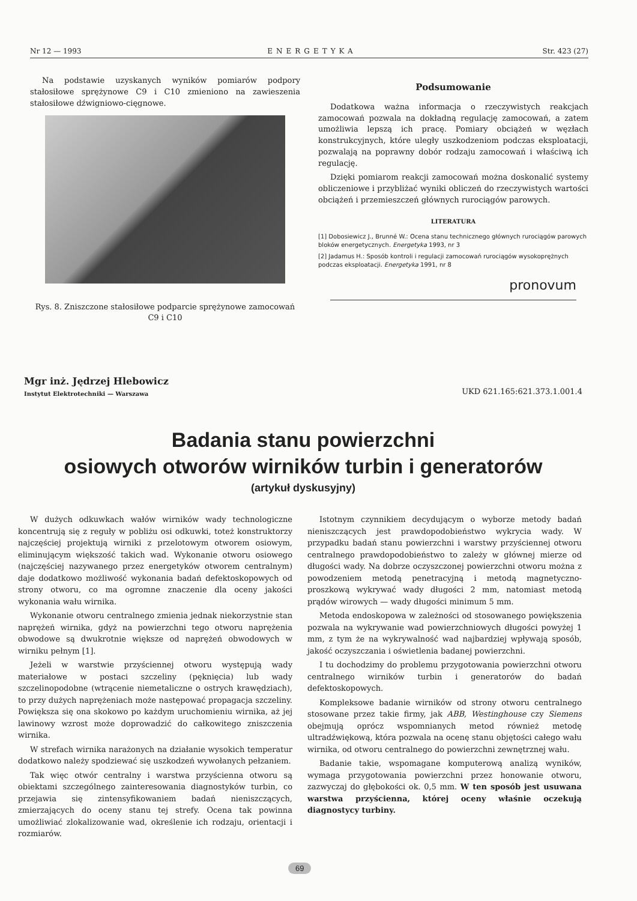Nr 12 — 1993 ENERGETYKA Str. 423 (27)
Na podstawie uzyskanych wyników pomiarów podpory stałosiłowe sprężynowe C9 i C10 zmieniono na zawieszenia stałosiłowe dźwigniowo-cięgnowe.
Rys. 8. Zniszczone stałosiłowe podparcie sprężynowe zamocowań C9 i C10
Podsumowanie
Dodatkowa ważna informacja o rzeczywistych reakcjach zamocowań pozwala na dokładną regulację zamocowań, a zatem umożliwia lepszą ich pracę. Pomiary obciążeń w węzłach konstrukcyjnych, które uległy uszkodzeniom podczas eksploatacji, pozwalają na poprawny dobór rodzaju zamocowań i właściwą ich regulację.
Dzięki pomiarom reakcji zamocowań można doskonalić systemy obliczeniowe i przybliżać wyniki obliczeń do rzeczywistych wartości obciążeń i przemieszczeń głównych rurociągów parowych.
LITERATURA
[1] Dobosiewicz J., Brunné W.: Ocena stanu technicznego głównych rurociągów parowych bloków energetycznych. Energetyka 1993, nr 3
[2] Jadamus H.: Sposób kontroli i regulacji zamocowań rurociągów wysokoprężnych podczas eksploatacji. Energetyka 1991, nr 8
pronovum
Mgr inż. Jędrzej Hlebowicz
Instytut Elektrotechniki — Warszawa UKD 621.165:621.373.1.001.4
Badania stanu powierzchni
osiowych otworów wirników turbin i generatorów
(artykuł dyskusyjny)
W dużych odkuwkach wałów wirników wady technologiczne koncentrują się z reguły w pobliżu osi odkuwki, toteż konstruktorzy najczęściej projektują wirniki z przelotowym otworem osiowym, eliminującym większość takich wad. Wykonanie otworu osiowego (najczęściej nazywanego przez energetyków otworem centralnym) daje dodatkowo możliwość wykonania badań defektoskopowych od strony otworu, co ma ogromne znaczenie dla oceny jakości wykonania wału wirnika.
Wykonanie otworu centralnego zmienia jednak niekorzystnie stan naprężeń wirnika, gdyż na powierzchni tego otworu naprężenia obwodowe są dwukrotnie większe od naprężeń obwodowych w wirniku pełnym [1].
Jeżeli w warstwie przyściennej otworu występują wady materiałowe w postaci szczeliny (pęknięcia) lub wady szczelinopodobne (wtrącenie niemetaliczne o ostrych krawędziach), to przy dużych naprężeniach może następować propagacja szczeliny. Powiększa się ona skokowo po każdym uruchomieniu wirnika, aż jej lawinowy wzrost może doprowadzić do całkowitego zniszczenia wirnika.
W strefach wirnika narażonych na działanie wysokich temperatur dodatkowo należy spodziewać się uszkodzeń wywołanych pełzaniem.
Tak więc otwór centralny i warstwa przyścienna otworu są obiektami szczególnego zainteresowania diagnostyków turbin, co przejawia się zintensyfikowaniem badań nieniszczących, zmierzających do oceny stanu tej strefy. Ocena tak powinna umożliwiać zlokalizowanie wad, określenie ich rodzaju, orientacji i rozmiarów.
Istotnym czynnikiem decydującym o wyborze metody badań nieniszczących jest prawdopodobieństwo wykrycia wady. W przypadku badań stanu powierzchni i warstwy przyściennej otworu centralnego prawdopodobieństwo to zależy w głównej mierze od długości wady. Na dobrze oczyszczonej powierzchni otworu można z powodzeniem metodą penetracyjną i metodą magnetyczno-proszkową wykrywać wady długości 2 mm, natomiast metodą prądów wirowych — wady długości minimum 5 mm.
Metoda endoskopowa w zależności od stosowanego powiększenia pozwala na wykrywanie wad powierzchniowych długości powyżej 1 mm, z tym że na wykrywalność wad najbardziej wpływają sposób, jakość oczyszczania i oświetlenia badanej powierzchni.
I tu dochodzimy do problemu przygotowania powierzchni otworu centralnego wirników turbin i generatorów do badań defektoskopowych.
Kompleksowe badanie wirników od strony otworu centralnego stosowane przez takie firmy, jak ABB, Westinghouse czy Siemens obejmują oprócz wspomnianych metod również metodę ultradźwiękową, która pozwala na ocenę stanu objętości całego wału wirnika, od otworu centralnego do powierzchni zewnętrznej wału.
Badanie takie, wspomagane komputerową analizą wyników, wymaga przygotowania powierzchni przez honowanie otworu, zazwyczaj do głębokości ok. 0,5 mm. W ten sposób jest usuwana warstwa przyścienna, której oceny właśnie oczekują diagnostycy turbiny.
69